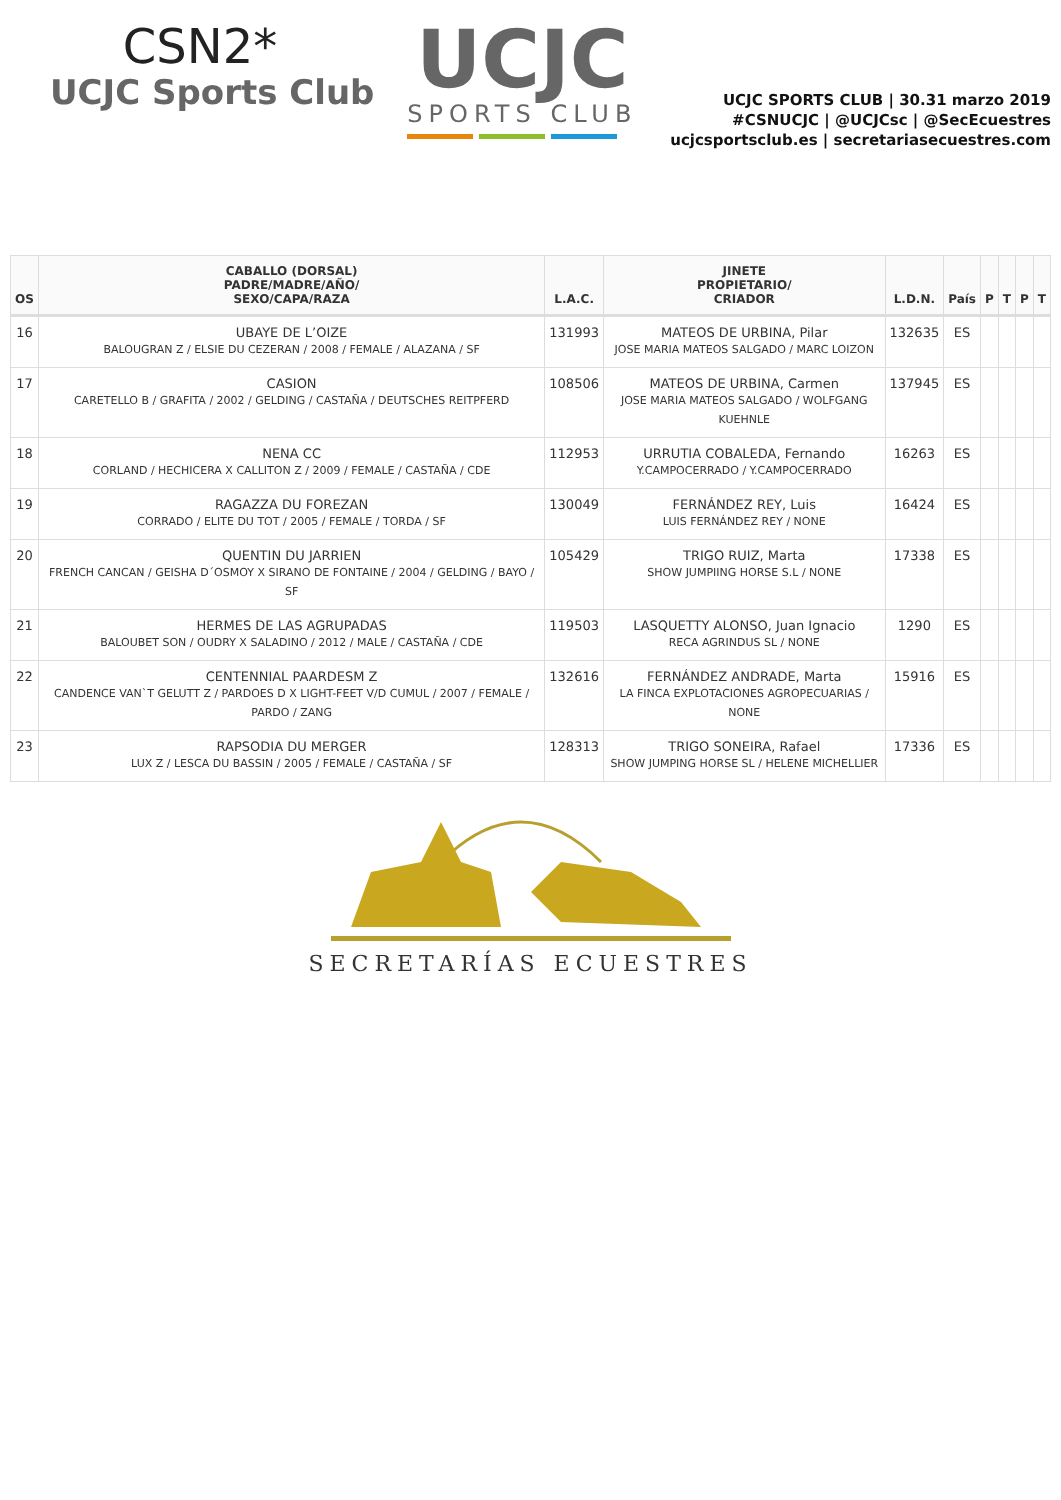CSN2*
UCJC Sports Club
UCJC
SPORTS CLUB
UCJC SPORTS CLUB | 30.31 marzo 2019
#CSNUCJC | @UCJCsc | @SecEcuestres
ucjcsportsclub.es | secretariasecuestres.com
| OS | CABALLO (DORSAL) PADRE/MADRE/AÑO/ SEXO/CAPA/RAZA | L.A.C. | JINETE PROPIETARIO/ CRIADOR | L.D.N. | País | P | T | P | T |
| --- | --- | --- | --- | --- | --- | --- | --- | --- | --- |
| 16 | UBAYE DE L’OIZE BALOUGRAN Z / ELSIE DU CEZERAN / 2008 / FEMALE / ALAZANA / SF | 131993 | MATEOS DE URBINA, Pilar JOSE MARIA MATEOS SALGADO / MARC LOIZON | 132635 | ES | | | | |
| 17 | CASION CARETELLO B / GRAFITA / 2002 / GELDING / CASTAÑA / DEUTSCHES REITPFERD | 108506 | MATEOS DE URBINA, Carmen JOSE MARIA MATEOS SALGADO / WOLFGANG KUEHNLE | 137945 | ES | | | | |
| 18 | NENA CC CORLAND / HECHICERA X CALLITON Z / 2009 / FEMALE / CASTAÑA / CDE | 112953 | URRUTIA COBALEDA, Fernando Y.CAMPOCERRADO / Y.CAMPOCERRADO | 16263 | ES | | | | |
| 19 | RAGAZZA DU FOREZAN CORRADO / ELITE DU TOT / 2005 / FEMALE / TORDA / SF | 130049 | FERNÁNDEZ REY, Luis LUIS FERNÁNDEZ REY / NONE | 16424 | ES | | | | |
| 20 | QUENTIN DU JARRIEN FRENCH CANCAN / GEISHA D´OSMOY X SIRANO DE FONTAINE / 2004 / GELDING / BAYO / SF | 105429 | TRIGO RUIZ, Marta SHOW JUMPIING HORSE S.L / NONE | 17338 | ES | | | | |
| 21 | HERMES DE LAS AGRUPADAS BALOUBET SON / OUDRY X SALADINO / 2012 / MALE / CASTAÑA / CDE | 119503 | LASQUETTY ALONSO, Juan Ignacio RECA AGRINDUS SL / NONE | 1290 | ES | | | | |
| 22 | CENTENNIAL PAARDESM Z CANDENCE VAN`T GELUTT Z / PARDOES D X LIGHT-FEET V/D CUMUL / 2007 / FEMALE / PARDO / ZANG | 132616 | FERNÁNDEZ ANDRADE, Marta LA FINCA EXPLOTACIONES AGROPECUARIAS / NONE | 15916 | ES | | | | |
| 23 | RAPSODIA DU MERGER LUX Z / LESCA DU BASSIN / 2005 / FEMALE / CASTAÑA / SF | 128313 | TRIGO SONEIRA, Rafael SHOW JUMPING HORSE SL / HELENE MICHELLIER | 17336 | ES | | | | |
SECRETARÍAS ECUESTRES